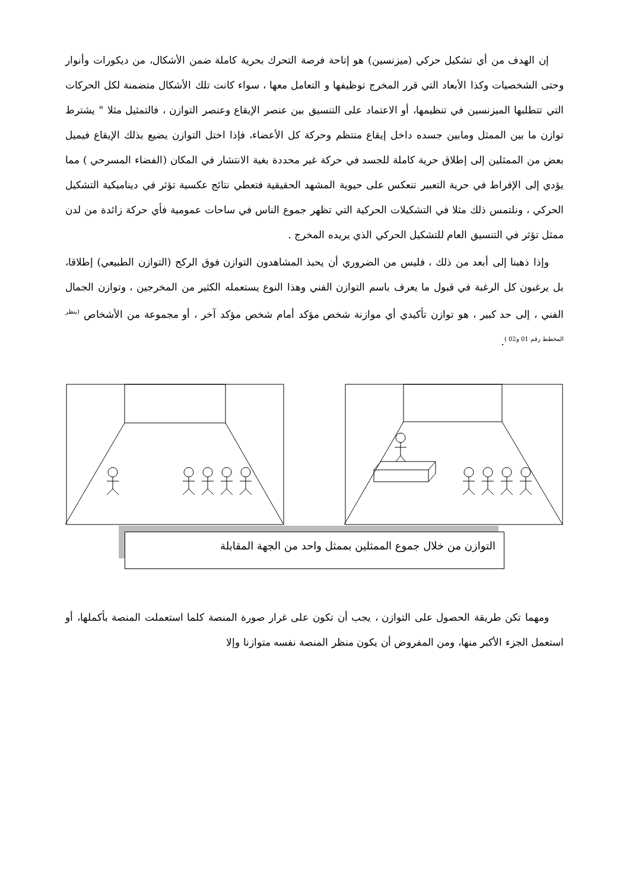إن الهدف من أي تشكيل حركي (ميزنسين) هو إتاحة فرصة التحرك بحرية كاملة ضمن الأشكال، من ديكورات وأنوار وحتى الشخصيات وكذا الأبعاد التي قرر المخرج توظيفها و التعامل معها ، سواء كانت تلك الأشكال متضمنة لكل الحركات التي تتطلبها الميزنسين في تنظيمها، أو الاعتماد على التنسيق بين عنصر الإيقاع وعنصر التوازن ، فالتمثيل مثلا " يشترط توازن ما بين الممثل ومابين جسده داخل إيقاع منتظم وحركة كل الأعضاء، فإذا اختل التوازن يضيع بذلك الإيقاع فيميل بعض من الممثلين إلى إطلاق حرية كاملة للجسد في حركة غير محددة بغية الانتشار في المكان (الفضاء المسرحي ) مما يؤدي إلى الإفراط في حرية التعبير تنعكس على حيوية المشهد الحقيقية فتعطي نتائج عكسية تؤثر في ديناميكية التشكيل الحركي ، ونلتمس ذلك مثلا في التشكيلات الحركية التي تظهر جموع الناس في ساحات عمومية فأي حركة زائدة من لدن ممثل تؤثر في التنسيق العام للتشكيل الحركي الذي يريده المخرج .
وإذا ذهبنا إلى أبعد من ذلك ، فليس من الضروري أن يحبذ المشاهدون التوازن فوق الركح (التوازن الطبيعي) إطلاقا، بل يرغبون كل الرغبة في قبول ما يعرف باسم التوازن الفني وهذا النوع يستعمله الكثير من المخرجين ، وتوازن الجمال الفني ، إلى حد كبير ، هو توازن تأكيدي أي موازنة شخص مؤكد أمام شخص مؤكد آخر ، أو مجموعة من الأشخاص <sup>(ينظر المخطط رقم 01 و02 )</sup>.
التوازن من خلال جموع الممثلين بممثل واحد من الجهة المقابلة
ومهما تكن طريقة الحصول على التوازن ، يجب أن تكون على غرار صورة المنصة كلما استعملت المنصة بأكملها، أو استعمل الجزء الأكبر منها، ومن المفروض أن يكون منظر المنصة نفسه متوازنا وإلا